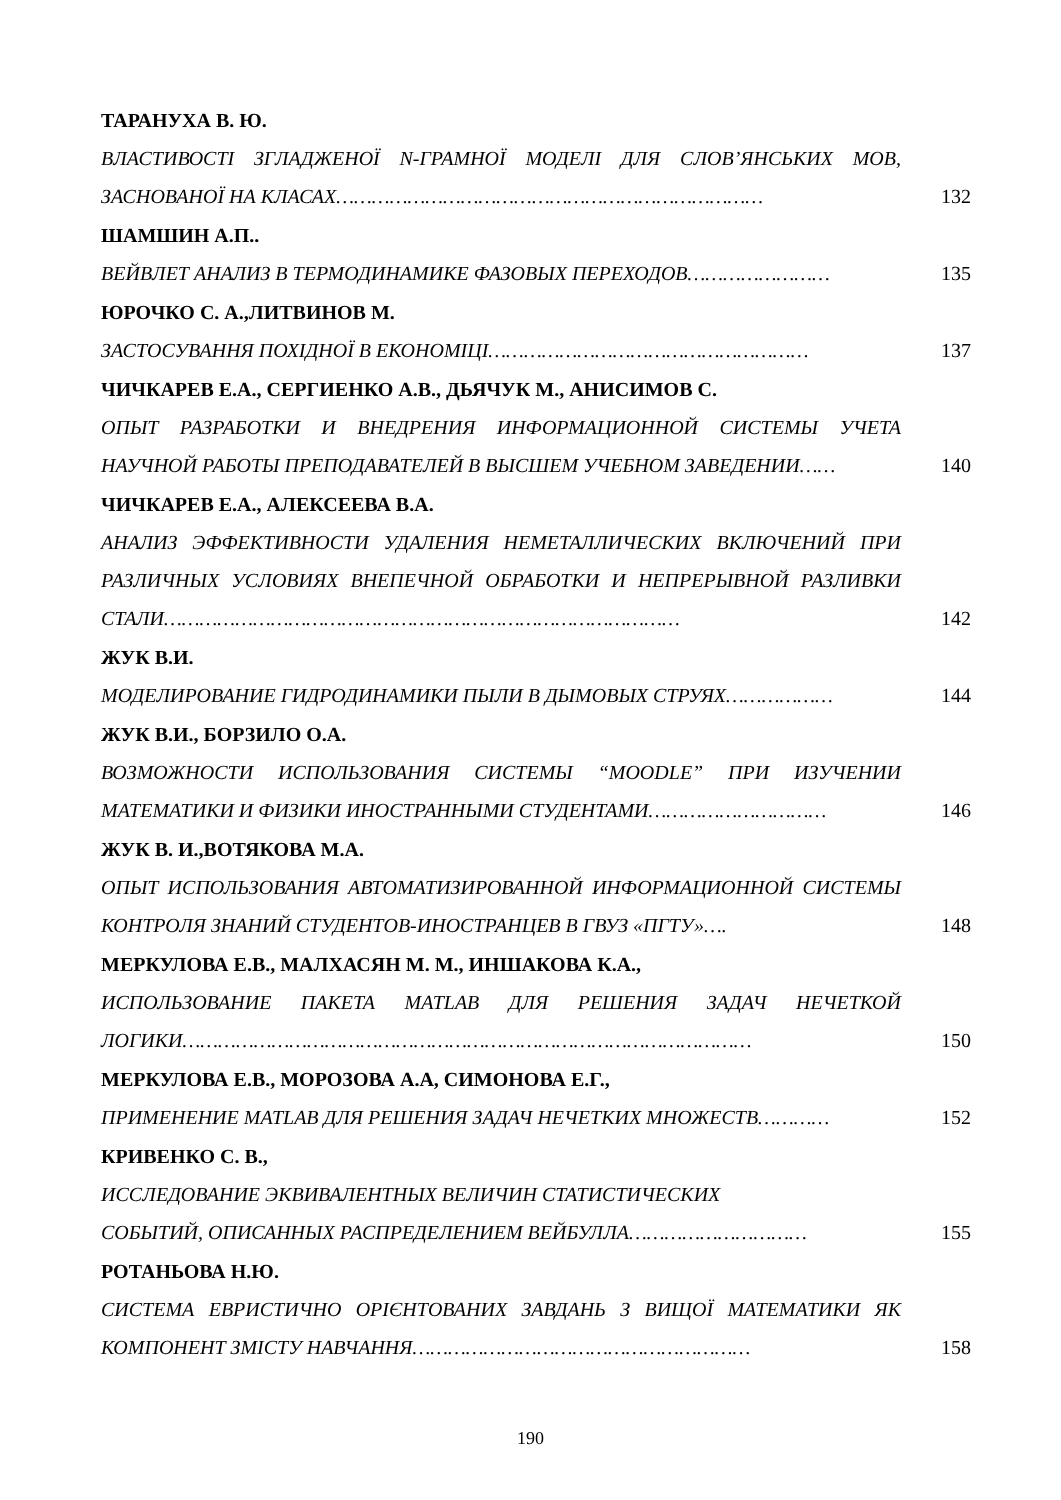ТАРАНУХА В. Ю.
ВЛАСТИВОСТІ ЗГЛАДЖЕНОЇ N-ГРАМНОЇ МОДЕЛІ ДЛЯ СЛОВ’ЯНСЬКИХ МОВ, ЗАСНОВАНОЇ НА КЛАСАХ………………………………………………………………
132
ШАМШИН А.П..
ВЕЙВЛЕТ АНАЛИЗ В ТЕРМОДИНАМИКЕ ФАЗОВЫХ ПЕРЕХОДОВ……………………
135
ЮРОЧКО С. А.,ЛИТВИНОВ М.
ЗАСТОСУВАННЯ ПОХІДНОЇ В ЕКОНОМІЦІ………………………………………………
137
ЧИЧКАРЕВ Е.А., СЕРГИЕНКО А.В., ДЬЯЧУК М., АНИСИМОВ С.
ОПЫТ РАЗРАБОТКИ И ВНЕДРЕНИЯ ИНФОРМАЦИОННОЙ СИСТЕМЫ УЧЕТА НАУЧНОЙ РАБОТЫ ПРЕПОДАВАТЕЛЕЙ В ВЫСШЕМ УЧЕБНОМ ЗАВЕДЕНИИ……
140
ЧИЧКАРЕВ Е.А., АЛЕКСЕЕВА В.А.
АНАЛИЗ ЭФФЕКТИВНОСТИ УДАЛЕНИЯ НЕМЕТАЛЛИЧЕСКИХ ВКЛЮЧЕНИЙ ПРИ РАЗЛИЧНЫХ УСЛОВИЯХ ВНЕПЕЧНОЙ ОБРАБОТКИ И НЕПРЕРЫВНОЙ РАЗЛИВКИ СТАЛИ……………………………………………………………………………
142
ЖУК В.И.
МОДЕЛИРОВАНИЕ ГИДРОДИНАМИКИ ПЫЛИ В ДЫМОВЫХ СТРУЯХ………………
144
ЖУК В.И., БОРЗИЛО О.А.
ВОЗМОЖНОСТИ ИСПОЛЬЗОВАНИЯ СИСТЕМЫ “MOODLE” ПРИ ИЗУЧЕНИИ МАТЕМАТИКИ И ФИЗИКИ ИНОСТРАННЫМИ СТУДЕНТАМИ…………………………
146
ЖУК В. И.,ВОТЯКОВА М.А.
ОПЫТ ИСПОЛЬЗОВАНИЯ АВТОМАТИЗИРОВАННОЙ ИНФОРМАЦИОННОЙ СИСТЕМЫ КОНТРОЛЯ ЗНАНИЙ СТУДЕНТОВ-ИНОСТРАНЦЕВ В ГВУЗ «ПГТУ»….
148
МЕРКУЛОВА Е.В., МАЛХАСЯН М. М., ИНШАКОВА К.А.,
ИСПОЛЬЗОВАНИЕ ПАКЕТА MATLAB ДЛЯ РЕШЕНИЯ ЗАДАЧ НЕЧЕТКОЙ ЛОГИКИ……………………………………………………………………………………
150
МЕРКУЛОВА Е.В., МОРОЗОВА А.А, СИМОНОВА Е.Г.,
ПРИМЕНЕНИЕ MATLAB ДЛЯ РЕШЕНИЯ ЗАДАЧ НЕЧЕТКИХ МНОЖЕСТВ…………
152
КРИВЕНКО С. В.,
ИССЛЕДОВАНИЕ ЭКВИВАЛЕНТНЫХ ВЕЛИЧИН СТАТИСТИЧЕСКИХ
СОБЫТИЙ, ОПИСАННЫХ РАСПРЕДЕЛЕНИЕМ ВЕЙБУЛЛА…………………………
155
РОТАНЬОВА Н.Ю.
СИСТЕМА ЕВРИСТИЧНО ОРІЄНТОВАНИХ ЗАВДАНЬ З ВИЩОЇ МАТЕМАТИКИ ЯК КОМПОНЕНТ ЗМІСТУ НАВЧАННЯ…………………………………………………
158
190